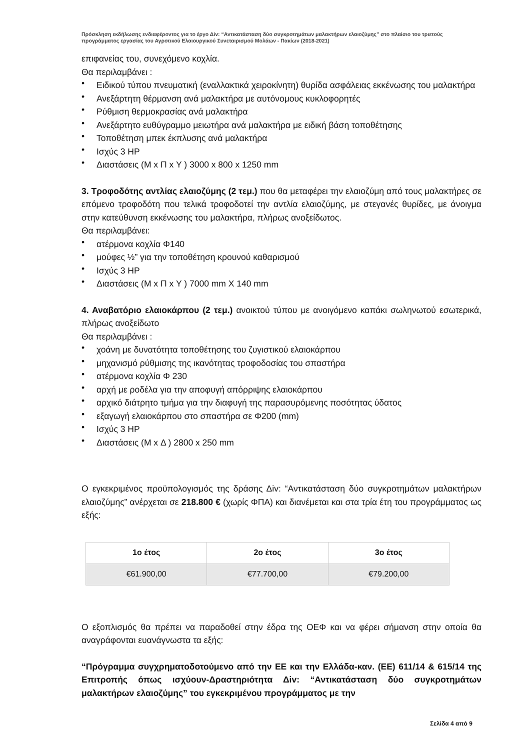Πρόσκληση εκδήλωσης ενδιαφέροντος για το έργο Δiv: “Αντικατάσταση δύο συγκροτημάτων μαλακτήρων ελαιοζύμης” στο πλαίσιο του τριετούς προγράμματος εργασίας του Αγροτικού Ελαιουργικού Συνεταιρισμού Μολάων - Πακίων (2018-2021)
επιφανείας του, συνεχόμενο κοχλία.
Θα περιλαμβάνει :
• Ειδικού τύπου πνευματική (εναλλακτικά χειροκίνητη) θυρίδα ασφάλειας εκκένωσης του μαλακτήρα
• Ανεξάρτητη θέρμανση ανά μαλακτήρα με αυτόνομους κυκλοφορητές
• Ρύθμιση θερμοκρασίας ανά μαλακτήρα
• Ανεξάρτητο ευθύγραμμο μειωτήρα ανά μαλακτήρα με ειδική βάση τοποθέτησης
• Τοποθέτηση μπεκ έκπλυσης ανά μαλακτήρα
• Ισχύς 3 HP
• Διαστάσεις (Μ x Π x Υ ) 3000 x 800 x 1250 mm
3. Τροφοδότης αντλίας ελαιοζύμης (2 τεμ.) που θα μεταφέρει την ελαιοζύμη από τους μαλακτήρες σε επόμενο τροφοδότη που τελικά τροφοδοτεί την αντλία ελαιοζύμης, με στεγανές θυρίδες, με άνοιγμα στην κατεύθυνση εκκένωσης του μαλακτήρα, πλήρως ανοξείδωτος.
Θα περιλαμβάνει:
• ατέρμονα κοχλία Φ140
• μούφες ½” για την τοποθέτηση κρουνού καθαρισμού
• Ισχύς 3 HP
• Διαστάσεις (Μ x Π x Υ ) 7000 mm X 140 mm
4. Αναβατόριο ελαιοκάρπου (2 τεμ.) ανοικτού τύπου με ανοιγόμενο καπάκι σωληνωτού εσωτερικά, πλήρως ανοξείδωτο
Θα περιλαμβάνει :
• χοάνη με δυνατότητα τοποθέτησης του ζυγιστικού ελαιοκάρπου
• μηχανισμό ρύθμισης της ικανότητας τροφοδοσίας του σπαστήρα
• ατέρμονα κοχλία Φ 230
• αρχή με ροδέλα για την αποφυγή απόρριψης ελαιοκάρπου
• αρχικό διάτρητο τμήμα για την διαφυγή της παρασυρόμενης ποσότητας ύδατος
• εξαγωγή ελαιοκάρπου στο σπαστήρα σε Φ200 (mm)
• Ισχύς 3 HP
• Διαστάσεις (Μ x Δ ) 2800 x 250 mm
Ο εγκεκριμένος προϋπολογισμός της δράσης Δiv: “Αντικατάσταση δύο συγκροτημάτων μαλακτήρων ελαιοζύμης” ανέρχεται σε 218.800 € (χωρίς ΦΠΑ) και διανέμεται και στα τρία έτη του προγράμματος ως εξής:
| 1ο έτος | 2ο έτος | 3ο έτος |
| --- | --- | --- |
| €61.900,00 | €77.700,00 | €79.200,00 |
Ο εξοπλισμός θα πρέπει να παραδοθεί στην έδρα της ΟΕΦ και να φέρει σήμανση στην οποία θα αναγράφονται ευανάγνωστα τα εξής:
“Πρόγραμμα συγχρηματοδοτούμενο από την ΕΕ και την Ελλάδα-καν. (ΕΕ) 611/14 & 615/14 της Επιτροπής όπως ισχύουν-Δραστηριότητα Δiv: “Αντικατάσταση δύο συγκροτημάτων μαλακτήρων ελαιοζύμης” του εγκεκριμένου προγράμματος με την
Σελίδα 4 από 9